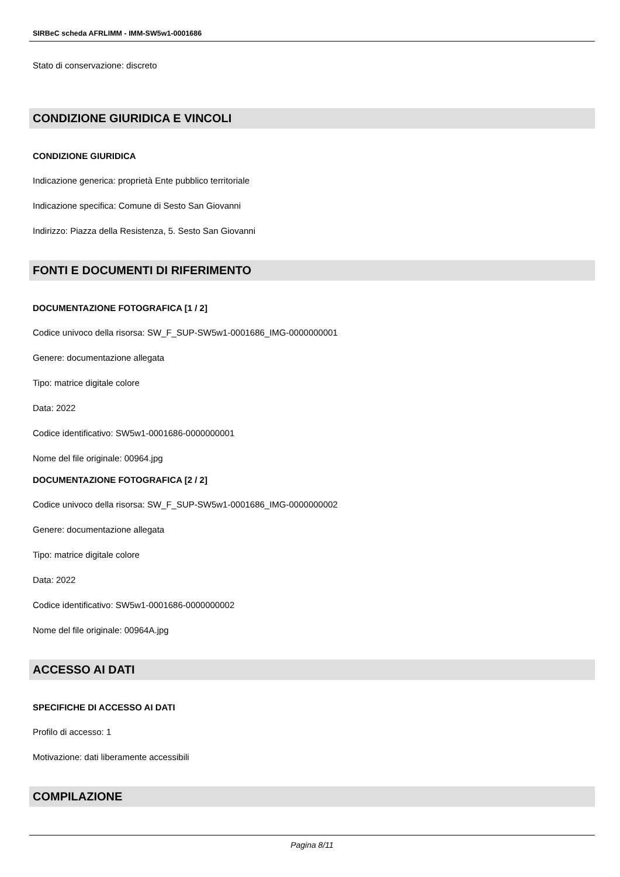SIRBeC scheda AFRLIMM - IMM-SW5w1-0001686
Stato di conservazione: discreto
CONDIZIONE GIURIDICA E VINCOLI
CONDIZIONE GIURIDICA
Indicazione generica: proprietà Ente pubblico territoriale
Indicazione specifica: Comune di Sesto San Giovanni
Indirizzo: Piazza della Resistenza, 5. Sesto San Giovanni
FONTI E DOCUMENTI DI RIFERIMENTO
DOCUMENTAZIONE FOTOGRAFICA [1 / 2]
Codice univoco della risorsa: SW_F_SUP-SW5w1-0001686_IMG-0000000001
Genere: documentazione allegata
Tipo: matrice digitale colore
Data: 2022
Codice identificativo: SW5w1-0001686-0000000001
Nome del file originale: 00964.jpg
DOCUMENTAZIONE FOTOGRAFICA [2 / 2]
Codice univoco della risorsa: SW_F_SUP-SW5w1-0001686_IMG-0000000002
Genere: documentazione allegata
Tipo: matrice digitale colore
Data: 2022
Codice identificativo: SW5w1-0001686-0000000002
Nome del file originale: 00964A.jpg
ACCESSO AI DATI
SPECIFICHE DI ACCESSO AI DATI
Profilo di accesso: 1
Motivazione: dati liberamente accessibili
COMPILAZIONE
Pagina 8/11